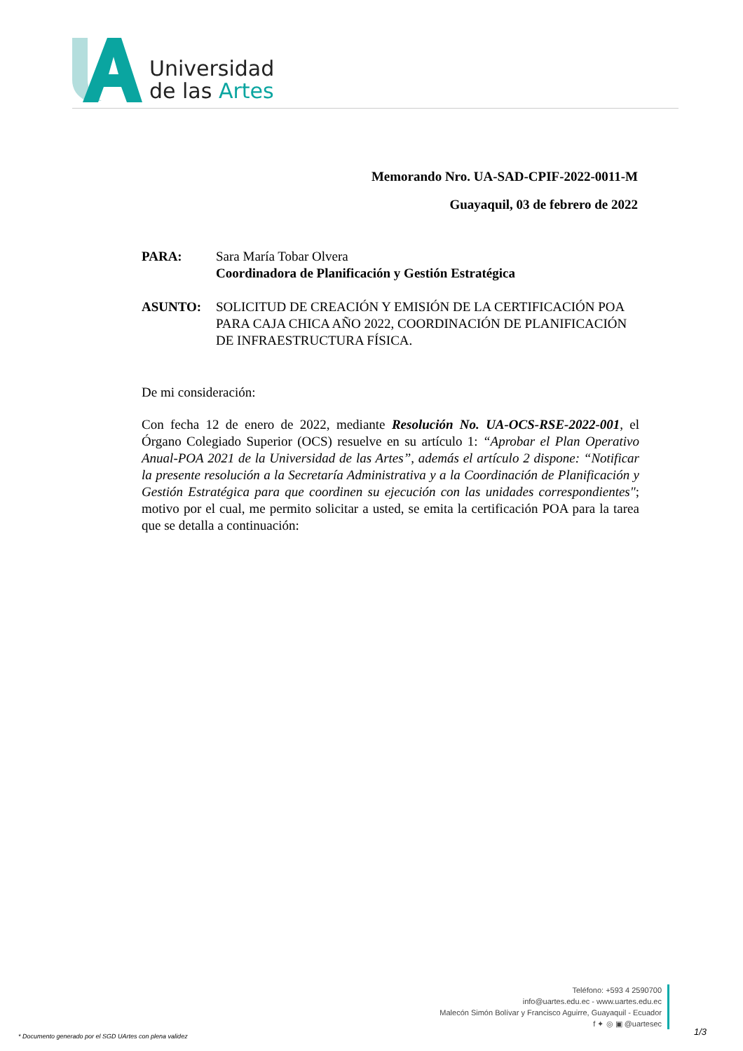Universidad
de las Artes
Memorando Nro. UA-SAD-CPIF-2022-0011-M
Guayaquil, 03 de febrero de 2022
PARA: Sara María Tobar Olvera
Coordinadora de Planificación y Gestión Estratégica
ASUNTO: SOLICITUD DE CREACIÓN Y EMISIÓN DE LA CERTIFICACIÓN POA PARA CAJA CHICA AÑO 2022, COORDINACIÓN DE PLANIFICACIÓN DE INFRAESTRUCTURA FÍSICA.
De mi consideración:
Con fecha 12 de enero de 2022, mediante Resolución No. UA-OCS-RSE-2022-001, el Órgano Colegiado Superior (OCS) resuelve en su artículo 1: “Aprobar el Plan Operativo Anual-POA 2021 de la Universidad de las Artes”, además el artículo 2 dispone: “Notificar la presente resolución a la Secretaría Administrativa y a la Coordinación de Planificación y Gestión Estratégica para que coordinen su ejecución con las unidades correspondientes"; motivo por el cual, me permito solicitar a usted, se emita la certificación POA para la tarea que se detalla a continuación:
Teléfono: +593 4 2590700
info@uartes.edu.ec - www.uartes.edu.ec
Malecón Simón Bolívar y Francisco Aguirre, Guayaquil - Ecuador
f ✦ ◎ ▣ @uartesec
* Documento generado por el SGD UArtes con plena validez
1/3